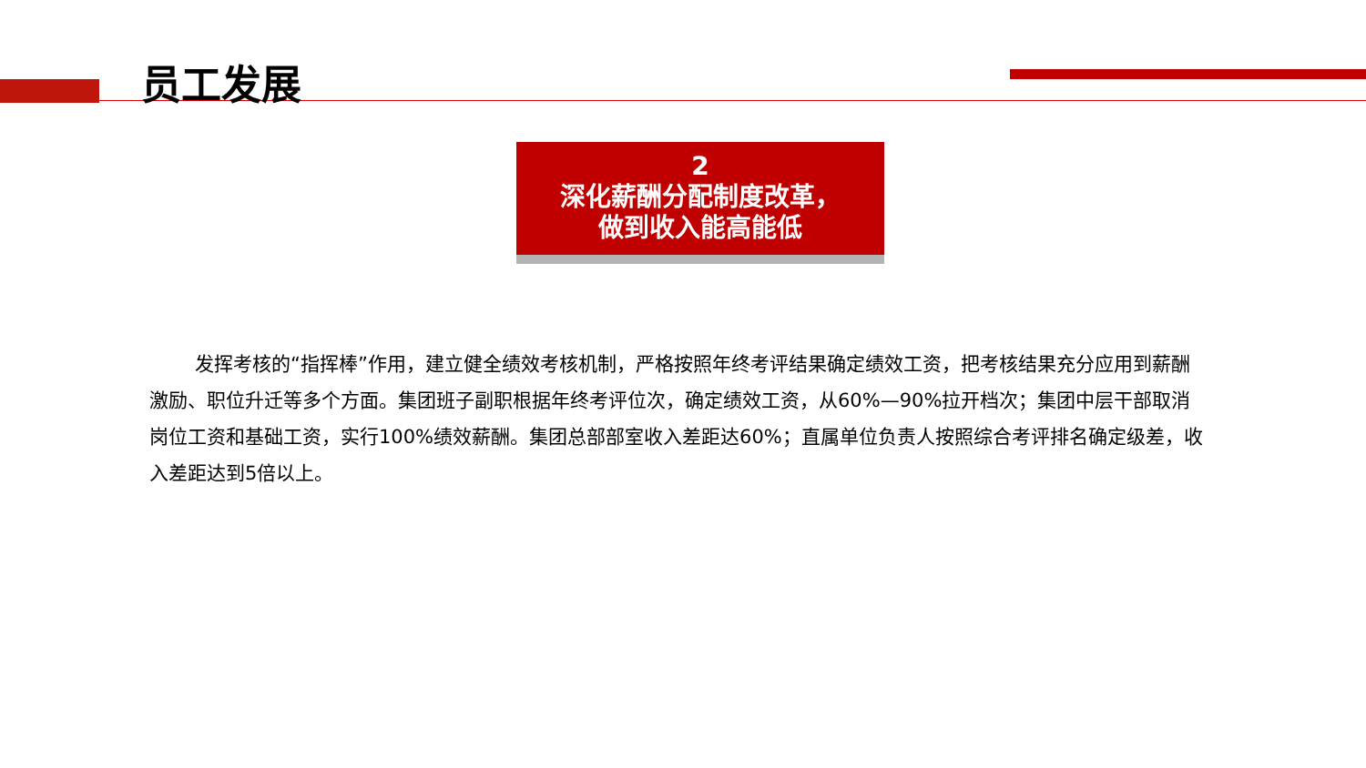员工发展
2
深化薪酬分配制度改革，
做到收入能高能低
发挥考核的“指挥棒”作用，建立健全绩效考核机制，严格按照年终考评结果确定绩效工资，把考核结果充分应用到薪酬激励、职位升迁等多个方面。集团班子副职根据年终考评位次，确定绩效工资，从60%—90%拉开档次；集团中层干部取消岗位工资和基础工资，实行100%绩效薪酬。集团总部部室收入差距达60%；直属单位负责人按照综合考评排名确定级差，收入差距达到5倍以上。